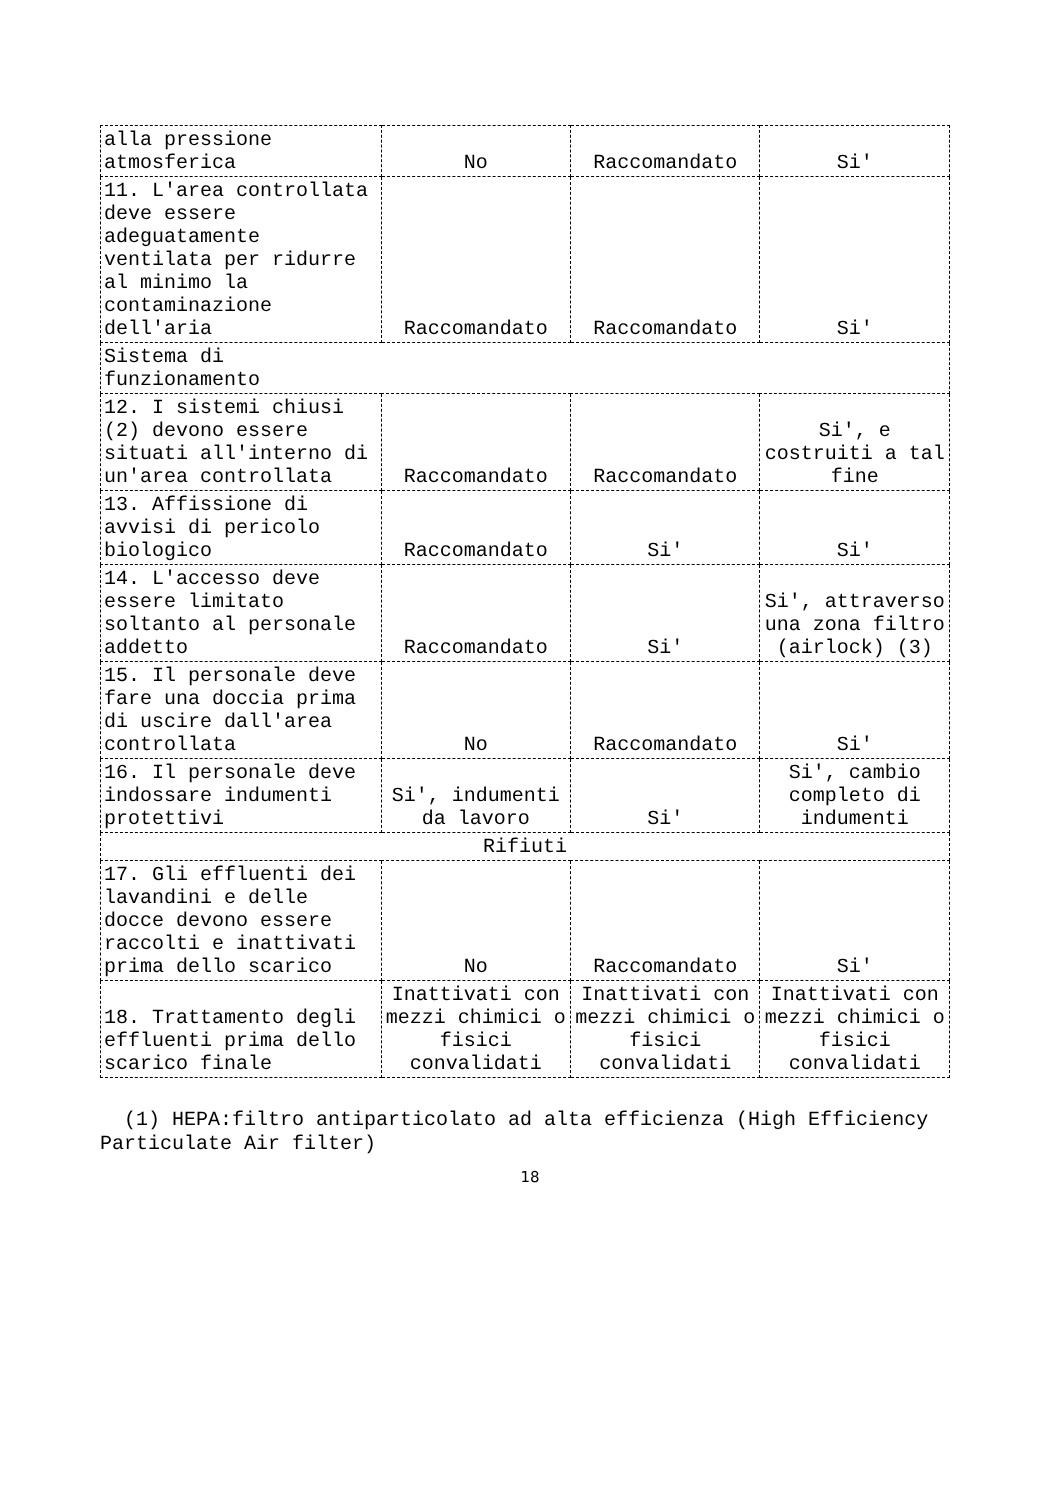| alla pressione atmosferica | No | Raccomandato | Si' |
| 11. L'area controllata deve essere adeguatamente ventilata per ridurre al minimo la contaminazione dell'aria | Raccomandato | Raccomandato | Si' |
| Sistema di funzionamento | | | |
| 12. I sistemi chiusi (2) devono essere situati all'interno di un'area controllata | Raccomandato | Raccomandato | Si', e costruiti a tal fine |
| 13. Affissione di avvisi di pericolo biologico | Raccomandato | Si' | Si' |
| 14. L'accesso deve essere limitato soltanto al personale addetto | Raccomandato | Si' | Si', attraverso una zona filtro (airlock) (3) |
| 15. Il personale deve fare una doccia prima di uscire dall'area controllata | No | Raccomandato | Si' |
| 16. Il personale deve indossare indumenti protettivi | Si', indumenti da lavoro | Si' | Si', cambio completo di indumenti |
| Rifiuti | | | |
| 17. Gli effluenti dei lavandini e delle docce devono essere raccolti e inattivati prima dello scarico | No | Raccomandato | Si' |
| 18. Trattamento degli effluenti prima dello scarico finale | Inattivati con mezzi chimici o fisici convalidati | Inattivati con mezzi chimici o fisici convalidati | Inattivati con mezzi chimici o fisici convalidati |
(1) HEPA:filtro antiparticolato ad alta efficienza (High Efficiency Particulate Air filter)
18